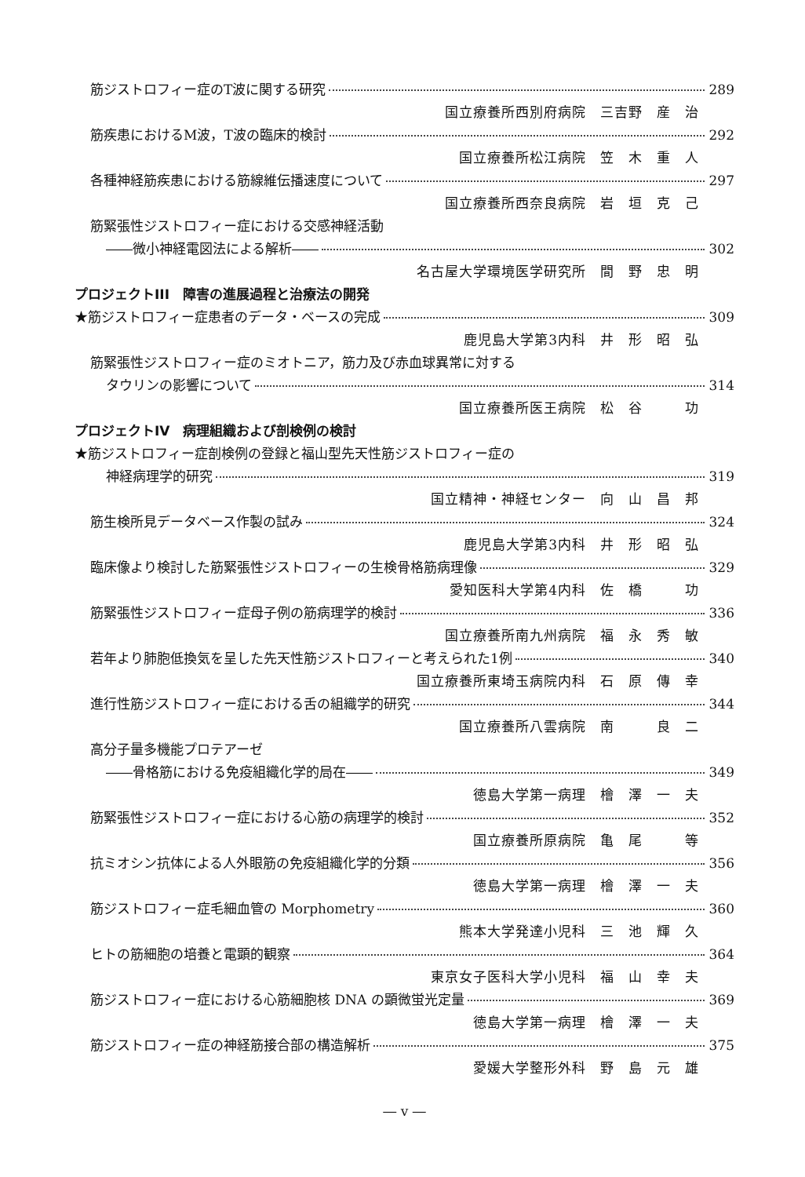筋ジストロフィー症のT波に関する研究 289
国立療養所西別府病院　三吉野　産　治
筋疾患におけるM波，T波の臨床的検討 292
国立療養所松江病院　笠　木　重　人
各種神経筋疾患における筋線維伝播速度について 297
国立療養所西奈良病院　岩　垣　克　己
筋緊張性ジストロフィー症における交感神経活動
――微小神経電図法による解析―― 302
名古屋大学環境医学研究所　間　野　忠　明
プロジェクトIII　障害の進展過程と治療法の開発
★筋ジストロフィー症患者のデータ・ベースの完成 309
鹿児島大学第3内科　井　形　昭　弘
筋緊張性ジストロフィー症のミオトニア，筋力及び赤血球異常に対する
タウリンの影響について 314
国立療養所医王病院　松　谷　　　功
プロジェクトIV　病理組織および剖検例の検討
★筋ジストロフィー症剖検例の登録と福山型先天性筋ジストロフィー症の
神経病理学的研究 319
国立精神・神経センター　向　山　昌　邦
筋生検所見データベース作製の試み 324
鹿児島大学第3内科　井　形　昭　弘
臨床像より検討した筋緊張性ジストロフィーの生検骨格筋病理像 329
愛知医科大学第4内科　佐　橋　　　功
筋緊張性ジストロフィー症母子例の筋病理学的検討 336
国立療養所南九州病院　福　永　秀　敏
若年より肺胞低換気を呈した先天性筋ジストロフィーと考えられた1例 340
国立療養所東埼玉病院内科　石　原　傳　幸
進行性筋ジストロフィー症における舌の組織学的研究 344
国立療養所八雲病院　南　　　良　二
高分子量多機能プロテアーゼ
――骨格筋における免疫組織化学的局在―― 349
徳島大学第一病理　檜　澤　一　夫
筋緊張性ジストロフィー症における心筋の病理学的検討 352
国立療養所原病院　亀　尾　　　等
抗ミオシン抗体による人外眼筋の免疫組織化学的分類 356
徳島大学第一病理　檜　澤　一　夫
筋ジストロフィー症毛細血管の Morphometry 360
熊本大学発達小児科　三　池　輝　久
ヒトの筋細胞の培養と電顕的観察 364
東京女子医科大学小児科　福　山　幸　夫
筋ジストロフィー症における心筋細胞核 DNA の顕微蛍光定量 369
徳島大学第一病理　檜　澤　一　夫
筋ジストロフィー症の神経筋接合部の構造解析 375
愛媛大学整形外科　野　島　元　雄
― v ―